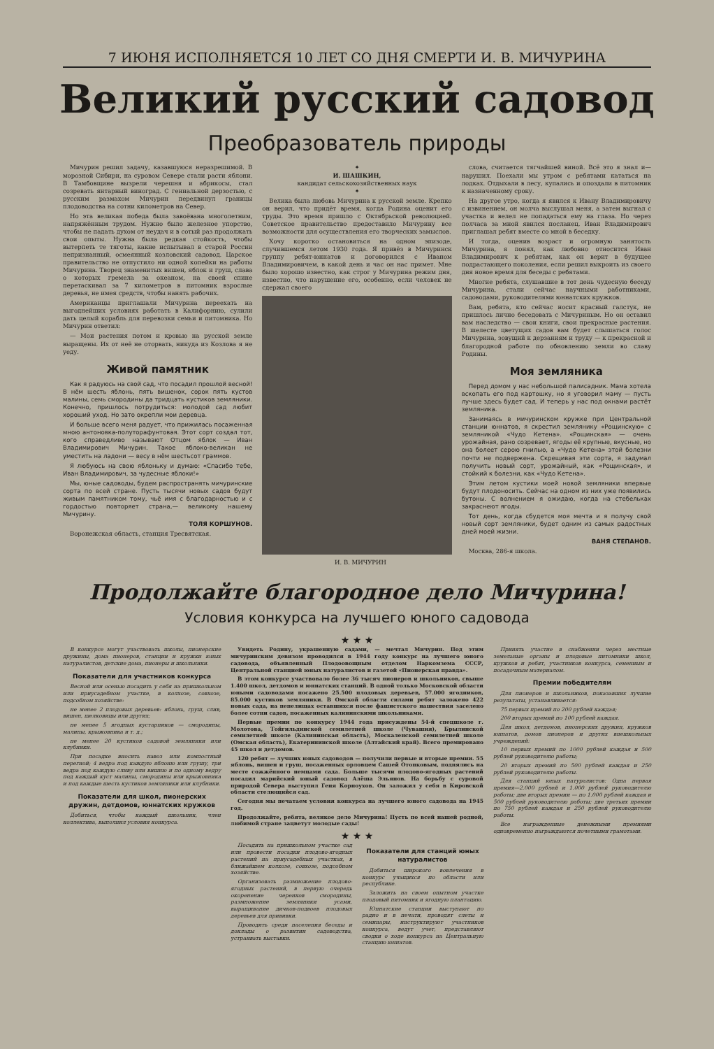7 ИЮНЯ ИСПОЛНЯЕТСЯ 10 ЛЕТ СО ДНЯ СМЕРТИ И. В. МИЧУРИНА
Великий русский садовод
Преобразователь природы
Мичурин решил задачу, казавшуюся неразрешимой. В морозной Сибири, на суровом Севере стали расти яблони. В Тамбовщине вызрели черешня и абрикосы, стал созревать янтарный виноград. С гениальной дерзостью, с русским размахом Мичурин передвинул границы плодоводства на сотни километров на Север.
Но эта великая победа была завоёвана многолетним, напряжённым трудом. Нужно было железное упорство, чтобы не падать духом от неудач и в сотый раз продолжать свои опыты. Нужна была редкая стойкость, чтобы вытерпеть те тяготы, какие испытывал в старой России непризнанный, осмеянный козловский садовод. Царское правительство не отпустило ни одной копейки на работы Мичурина. Творец знаменитых вишен, яблок и груш, слава о которых гремела за океаном, на своей спине перетаскивал за 7 километров в питомник взрослые деревья, не имея средств, чтобы нанять рабочих.
Американцы приглашали Мичурина переехать на выгоднейших условиях работать в Калифорнию, сулили дать целый корабль для перевозки семьи и питомника. Но Мичурин ответил:
— Мои растения потом и кровью на русской земле выращены. Их от неё не оторвать, никуда из Козлова я не уеду.
Живой памятник
Как я радуюсь на свой сад, что посадил прошлой весной! В нём шесть яблонь, пять вишенок, сорок пять кустов малины, семь смородины да тридцать кустиков земляники. Конечно, пришлось потрудиться: молодой сад любит хороший уход. Но зато окрепли мои деревца.
И больше всего меня радует, что прижилась посаженная мною антоновка-полуторафунтовая. Этот сорт создал тот, кого справедливо называют Отцом яблок — Иван Владимирович Мичурин. Такое яблоко-великан не уместить на ладони — весу в нём шестьсот граммов.
Я любуюсь на свою яблоньку и думаю: «Спасибо тебе, Иван Владимирович, за чудесные яблоки!»
Мы, юные садоводы, будем распространять мичуринские сорта по всей стране. Пусть тысячи новых садов будут живым памятником тому, чьё имя с благодарностью и с гордостью повторяет страна,— великому нашему Мичурину.
ТОЛЯ КОРШУНОВ.
Воронежская область, станция Тресвятская.
✦
И. ШАШКИН,
кандидат сельскохозяйственных наук
✦
Велика была любовь Мичурина к русской земле. Крепко он верил, что придёт время, когда Родина оценит его труды. Это время пришло с Октябрьской революцией. Советское правительство предоставило Мичурину все возможности для осуществления его творческих замыслов.
Хочу коротко остановиться на одном эпизоде, случившемся летом 1930 года. Я привёз в Мичуринск группу ребят-юннатов и договорился с Иваном Владимировичем, в какой день и час он нас примет. Мне было хорошо известно, как строг у Мичурина режим дня, известно, что нарушение его, особенно, если человек не сдержал своего
И. В. МИЧУРИН
слова, считается тягчайшей виной. Всё это я знал и—нарушил. Поехали мы утром с ребятами кататься на лодках. Отдыхали в лесу, купались и опоздали в питомник к назначенному сроку.
На другое утро, когда я явился к Ивану Владимировичу с извинением, он молча выслушал меня, а затем выгнал с участка и велел не попадаться ему на глаза. Но через полчаса за мной явился посланец. Иван Владимирович приглашал ребят вместе со мной в беседку.
И тогда, оценив возраст и огромную занятость Мичурина, я понял, как любовно относится Иван Владимирович к ребятам, как он верит в будущее подрастающего поколения, если решил выкроить из своего дня новое время для беседы с ребятами.
Многие ребята, слушавшие в тот день чудесную беседу Мичурина, стали сейчас научными работниками, садоводами, руководителями юннатских кружков.
Вам, ребята, кто сейчас носит красный галстук, не пришлось лично беседовать с Мичуриным. Но он оставил вам наследство — свои книги, свои прекрасные растения. В шелесте цветущих садов вам будет слышаться голос Мичурина, зовущий к дерзаниям и труду — к прекрасной и благородной работе по обновлению земли во славу Родины.
Моя земляника
Перед домом у нас небольшой палисадник. Мама хотела вскопать его под картошку, но я уговорил маму — пусть лучше здесь будет сад. И теперь у нас под окнами растёт земляника.
Занимаясь в мичуринском кружке при Центральной станции юннатов, я скрестил землянику «Рощинскую» с земляникой «Чудо Кетена». «Рощинская» — очень урожайная, рано созревает, ягоды её крупные, вкусные, но она болеет серою гнилью, а «Чудо Кетена» этой болезни почти не подвержена. Скрещивая эти сорта, я задумал получить новый сорт, урожайный, как «Рощинская», и стойкий к болезни, как «Чудо Кетена».
Этим летом кустики моей новой земляники впервые будут плодоносить. Сейчас на одном из них уже появились бутоны. С волнением я ожидаю, когда на стебельках закраснеют ягоды.
Тот день, когда сбудется моя мечта и я получу свой новый сорт земляники, будет одним из самых радостных дней моей жизни.
ВАНЯ СТЕПАНОВ.
Москва, 286-я школа.
Продолжайте благородное дело Мичурина!
Условия конкурса на лучшего юного садовода
★ ★ ★
В конкурсе могут участвовать школы, пионерские дружины, дома пионеров, станции и кружки юных натуралистов, детские дома, пионеры и школьники.
Показатели для участников конкурса
Весной или осенью посадить у себя на пришкольном или приусадебном участке, в колхозе, совхозе, подсобном хозяйстве:
не менее 2 плодовых деревьев: яблонь, груш, слив, вишен, шелковицы или других;
не менее 5 ягодных кустарников — смородины, малины, крыжовника и т. д.;
не менее 20 кустиков садовой земляники или клубники.
При посадке вносить навоз или компостный перегной; 4 ведра под каждую яблоню или грушу, три ведра под каждую сливу или вишню и по одному ведру под каждый куст малины, смородины или крыжовника и под каждые шесть кустиков земляники или клубники.
Показатели для школ, пионерских дружин, детдомов, юннатских кружков
Добиться, чтобы каждый школьник, член коллектива, выполнил условия конкурса.
Увидеть Родину, украшенную садами, — мечтал Мичурин. Под этим мичуринским девизом проводился в 1944 году конкурс на лучшего юного садовода, объявленный Плодоовощным отделом Наркомзема СССР, Центральной станцией юных натуралистов и газетой «Пионерская правда».
В этом конкурсе участвовало более 36 тысяч пионеров и школьников, свыше 1.400 школ, детдомов и юннатских станций. В одной только Московской области юными садоводами посажено 25.500 плодовых деревьев, 57.000 ягодников, 85.000 кустиков земляники. В Омской области силами ребят заложено 422 новых сада, на пепелищах оставшихся после фашистского нашествия заселено более сотни садов, посаженных калининскими школьниками.
Первые премии по конкурсу 1944 года присуждены 54-й спецшколе г. Молотова, Тойгильдинской семилетней школе (Чувашия), Брылинской семилетней школе (Калининская область), Москаленской семилетней школе (Омская область), Екатерининской школе (Алтайский край). Всего премировано 45 школ и детдомов.
120 ребят — лучших юных садоводов — получили первые и вторые премии. 55 яблонь, вишен и груш, посаженных орловцем Сашей Отопковым, поднялись на месте сожжённого немцами сада. Больше тысячи плодово-ягодных растений посадил марийский юный садовод Алёша Эльянов. На борьбу с суровой природой Севера выступил Геня Корноухов. Он заложил у себя в Кировской области стелющийся сад.
Сегодня мы печатаем условия конкурса на лучшего юного садовода на 1945 год.
Продолжайте, ребята, великое дело Мичурина! Пусть по всей нашей родной, любимой стране зацветут молодые сады!
★ ★ ★
Посадить на пришкольном участке сад или провести посадки плодово-ягодных растений на приусадебных участках, в ближайшем колхозе, совхозе, подсобном хозяйстве.
Организовать размножение плодово-ягодных растений, в первую очередь окоренение черенков смородины, размножение земляники усами, выращивание дичков-подвоев плодовых деревьев для прививки.
Проводить среди населения беседы и доклады о развитии садоводства, устраивать выставки.
Показатели для станций юных натуралистов
Добиться широкого вовлечения в конкурс учащихся по области или республике.
Заложить на своем опытном участке плодовый питомник и ягодную плантацию.
Юннатские станции выступают по радио и в печати, проводят слеты и семинары, инструктируют участников конкурса, ведут учет, представляют сводки о ходе конкурса на Центральную станцию юннатов.
Принять участие в снабжении через местные земельные органы и плодовые питомники школ, кружков и ребят, участников конкурса, семенным и посадочным материалом.
Премии победителям
Для пионеров и школьников, показавших лучшие результаты, устанавливается:
75 первых премий по 200 рублей каждая;
200 вторых премий по 100 рублей каждая.
Для школ, детдомов, пионерских дружин, кружков юннатов, домов пионеров и других внешкольных учреждений:
10 первых премий по 1000 рублей каждая и 500 рублей руководителю работы;
20 вторых премий по 500 рублей каждая и 250 рублей руководителю работы.
Для станций юных натуралистов: Одна первая премия—2.000 рублей и 1.000 рублей руководителю работы; две вторых премии — по 1.000 рублей каждая и 500 рублей руководителю работы; две третьих премии по 750 рублей каждая и 250 рублей руководителю работы.
Все награжденные денежными премиями одновременно награждаются почетными грамотами.